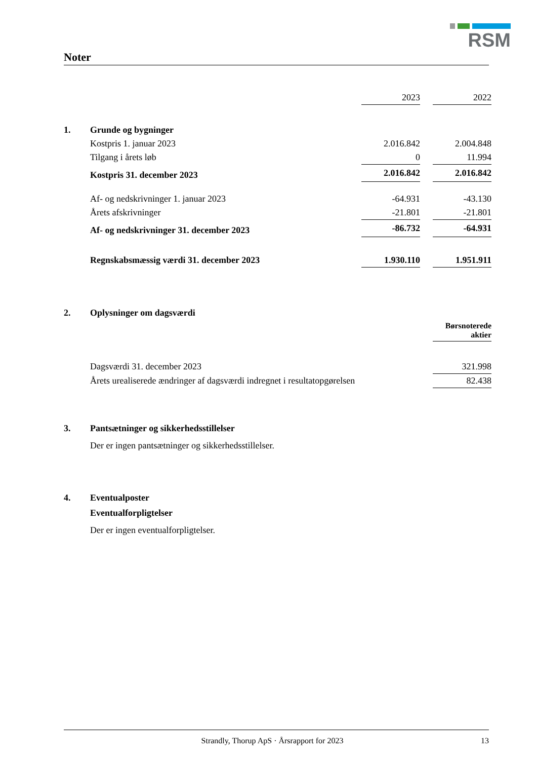RSM
Noter
| | | 2023 | | 2022 |
| 1. | Grunde og bygninger | | | |
| | Kostpris 1. januar 2023 | 2.016.842 | | 2.004.848 |
| | Tilgang i årets løb | 0 | | 11.994 |
| | Kostpris 31. december 2023 | 2.016.842 | | 2.016.842 |
| | Af- og nedskrivninger 1. januar 2023 | -64.931 | | -43.130 |
| | Årets afskrivninger | -21.801 | | -21.801 |
| | Af- og nedskrivninger 31. december 2023 | -86.732 | | -64.931 |
| | Regnskabsmæssig værdi 31. december 2023 | 1.930.110 | | 1.951.911 |
| 2. | Oplysninger om dagsværdi | | | |
| | | | | Børsnoterede aktier |
| | Dagsværdi 31. december 2023 | | | 321.998 |
| | Årets urealiserede ændringer af dagsværdi indregnet i resultatopgørelsen | | | 82.438 |
| 3. | Pantsætninger og sikkerhedsstillelser | | | |
| | Der er ingen pantsætninger og sikkerhedsstillelser. | | | |
| 4. | Eventualposter | | | |
| | Eventualforpligtelser | | | |
| | Der er ingen eventualforpligtelser. | | | |
Strandly, Thorup ApS · Årsrapport for 2023 13